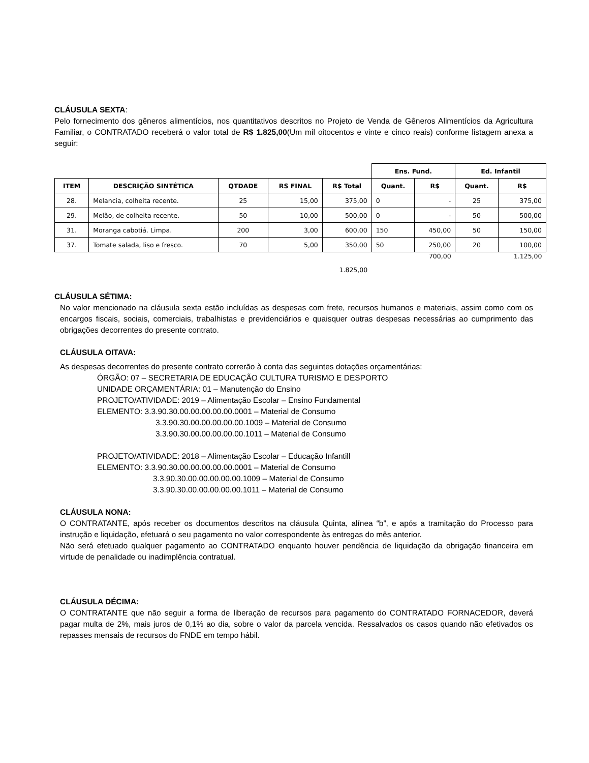CLÁUSULA SEXTA:
Pelo fornecimento dos gêneros alimentícios, nos quantitativos descritos no Projeto de Venda de Gêneros Alimentícios da Agricultura Familiar, o CONTRATADO receberá o valor total de R$ 1.825,00(Um mil oitocentos e vinte e cinco reais) conforme listagem anexa a seguir:
| | | | | | Ens. Fund. | | Ed. Infantil | |
| ITEM | DESCRIÇÃO SINTÉTICA | QTDADE | RS FINAL | R$ Total | Quant. | R$ | Quant. | R$ |
| 28. | Melancia, colheita recente. | 25 | 15,00 | 375,00 | 0 | - | 25 | 375,00 |
| 29. | Melão, de colheita recente. | 50 | 10,00 | 500,00 | 0 | - | 50 | 500,00 |
| 31. | Moranga cabotiá. Limpa. | 200 | 3,00 | 600,00 | 150 | 450,00 | 50 | 150,00 |
| 37. | Tomate salada, liso e fresco. | 70 | 5,00 | 350,00 | 50 | 250,00 | 20 | 100,00 |
| 1.825,00 | | | | | | 700,00 | | 1.125,00 |
CLÁUSULA SÉTIMA:
No valor mencionado na cláusula sexta estão incluídas as despesas com frete, recursos humanos e materiais, assim como com os encargos fiscais, sociais, comerciais, trabalhistas e previdenciários e quaisquer outras despesas necessárias ao cumprimento das obrigações decorrentes do presente contrato.
CLÁUSULA OITAVA:
As despesas decorrentes do presente contrato correrão à conta das seguintes dotações orçamentárias:
ÓRGÃO: 07 – SECRETARIA DE EDUCAÇÃO CULTURA TURISMO E DESPORTO
UNIDADE ORÇAMENTÁRIA: 01 – Manutenção do Ensino
PROJETO/ATIVIDADE: 2019 – Alimentação Escolar – Ensino Fundamental
ELEMENTO: 3.3.90.30.00.00.00.00.00.0001 – Material de Consumo
3.3.90.30.00.00.00.00.00.1009 – Material de Consumo
3.3.90.30.00.00.00.00.00.1011 – Material de Consumo
PROJETO/ATIVIDADE: 2018 – Alimentação Escolar – Educação Infantill
ELEMENTO: 3.3.90.30.00.00.00.00.00.0001 – Material de Consumo
3.3.90.30.00.00.00.00.00.1009 – Material de Consumo
3.3.90.30.00.00.00.00.00.1011 – Material de Consumo
CLÁUSULA NONA:
O CONTRATANTE, após receber os documentos descritos na cláusula Quinta, alínea “b”, e após a tramitação do Processo para instrução e liquidação, efetuará o seu pagamento no valor correspondente às entregas do mês anterior.
Não será efetuado qualquer pagamento ao CONTRATADO enquanto houver pendência de liquidação da obrigação financeira em virtude de penalidade ou inadimplência contratual.
CLÁUSULA DÉCIMA:
O CONTRATANTE que não seguir a forma de liberação de recursos para pagamento do CONTRATADO FORNACEDOR, deverá pagar multa de 2%, mais juros de 0,1% ao dia, sobre o valor da parcela vencida. Ressalvados os casos quando não efetivados os repasses mensais de recursos do FNDE em tempo hábil.